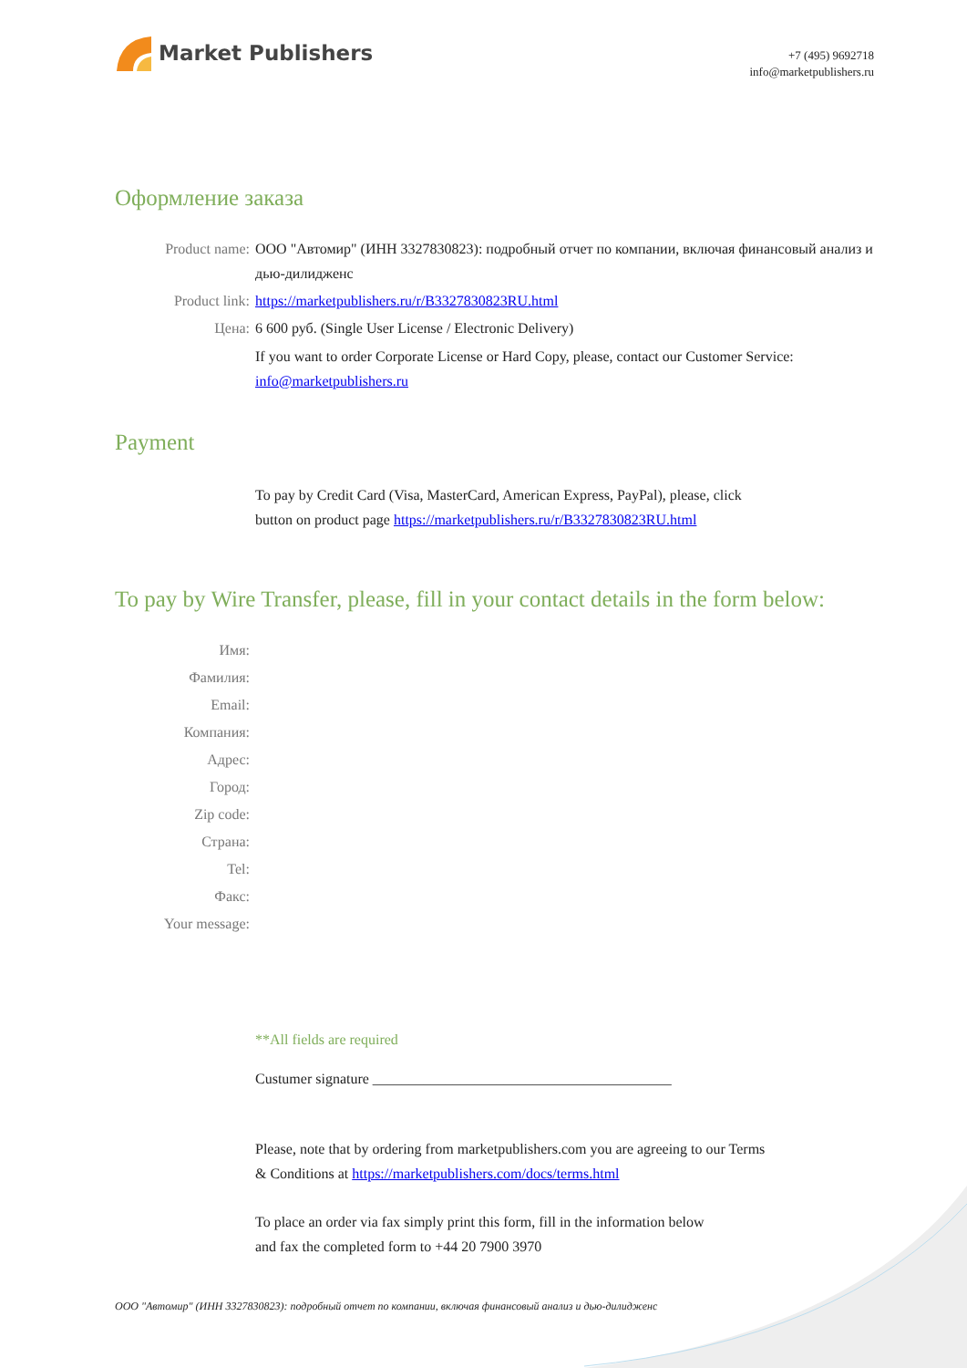Market Publishers
+7 (495) 9692718
info@marketpublishers.ru
Оформление заказа
Product name: ООО "Автомир" (ИНН 3327830823): подробный отчет по компании, включая финансовый анализ и дью-дилидженс
Product link: https://marketpublishers.ru/r/B3327830823RU.html
Цена: 6 600 руб. (Single User License / Electronic Delivery)
If you want to order Corporate License or Hard Copy, please, contact our Customer Service:
info@marketpublishers.ru
Payment
To pay by Credit Card (Visa, MasterCard, American Express, PayPal), please, click
button on product page https://marketpublishers.ru/r/B3327830823RU.html
To pay by Wire Transfer, please, fill in your contact details in the form below:
Имя:
Фамилия:
Email:
Компания:
Адрес:
Город:
Zip code:
Страна:
Tel:
Факс:
Your message:
**All fields are required
Custumer signature _________________________________________
Please, note that by ordering from marketpublishers.com you are agreeing to our Terms
& Conditions at https://marketpublishers.com/docs/terms.html
To place an order via fax simply print this form, fill in the information below
and fax the completed form to +44 20 7900 3970
ООО "Автомир" (ИНН 3327830823): подробный отчет по компании, включая финансовый анализ и дью-дилидженс